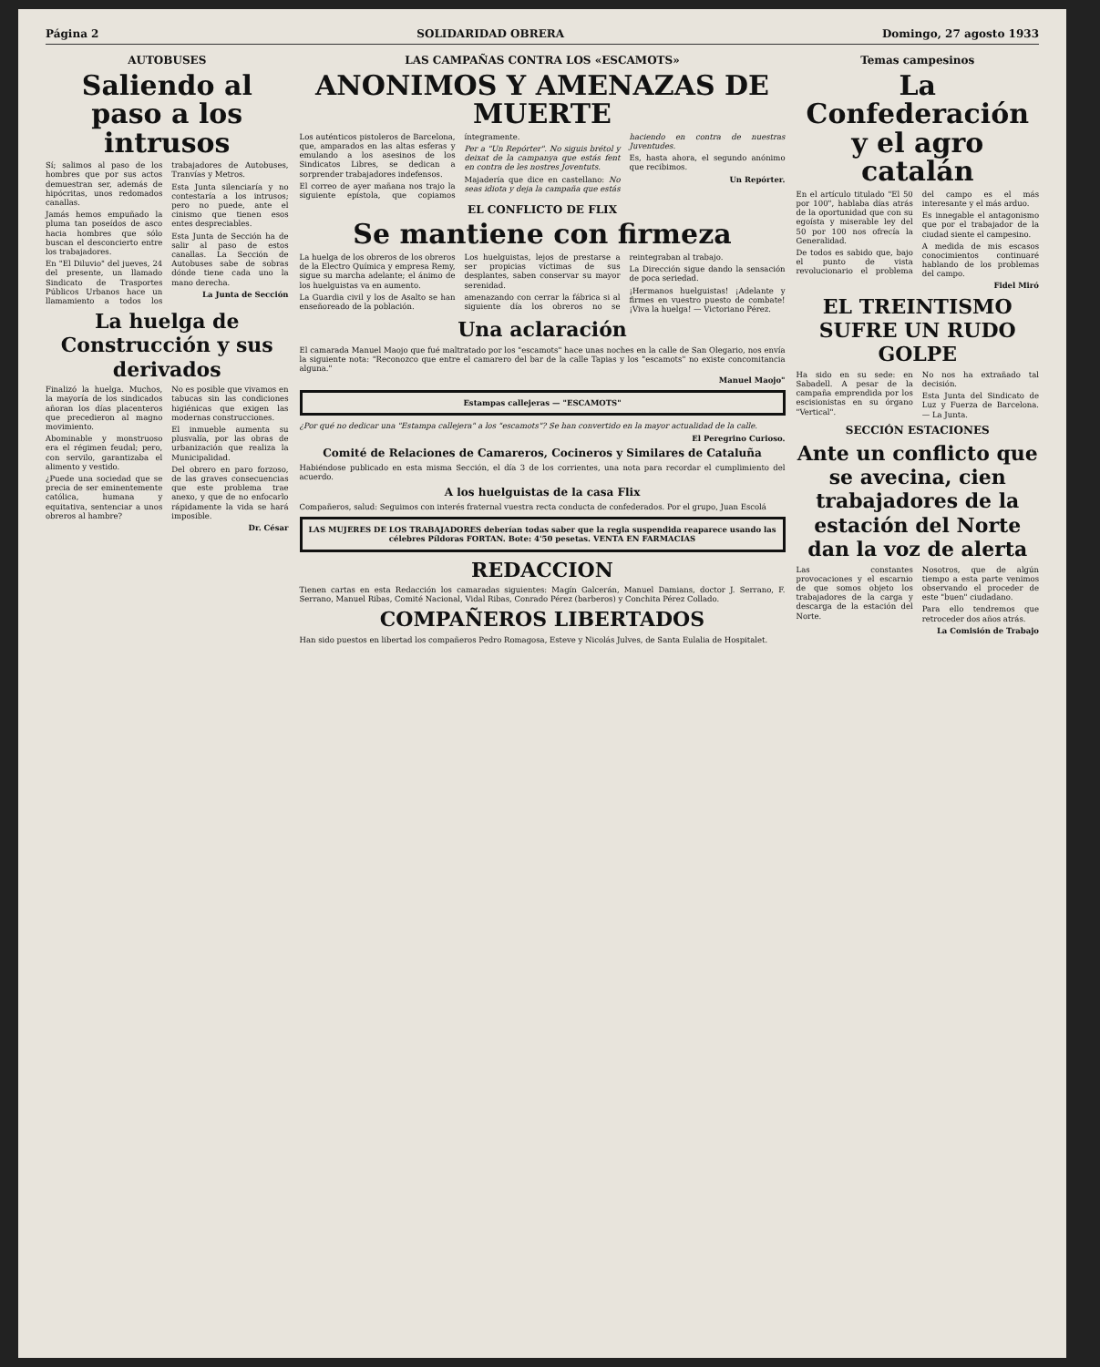Página 2 SOLIDARIDAD OBRERA Domingo, 27 agosto 1933
AUTOBUSES
Saliendo al paso a los intrusos
Sí; salimos al paso de los hombres que por sus actos demuestran ser, además de hipócritas, unos redomados canallas.
Jamás hemos empuñado la pluma tan poseídos de asco hacia hombres que sólo buscan el desconcierto entre los trabajadores.
En "El Diluvio" del jueves, 24 del presente, un llamado Sindicato de Trasportes Públicos Urbanos hace un llamamiento a todos los trabajadores de Autobuses, Tranvías y Metros.
Esta Junta silenciaría y no contestaría a los intrusos; pero no puede, ante el cinismo que tienen esos entes despreciables.
Esta Junta de Sección ha de salir al paso de estos canallas. La Sección de Autobuses sabe de sobras dónde tiene cada uno la mano derecha.
La Junta de Sección
La huelga de Construcción y sus derivados
Finalizó la huelga. Muchos, la mayoría de los sindicados añoran los días placenteros que precedieron al magno movimiento.
Abominable y monstruoso era el régimen feudal; pero, con servilo, garantizaba el alimento y vestido.
¿Puede una sociedad que se precia de ser eminentemente católica, humana y equitativa, sentenciar a unos obreros al hambre?
No es posible que vivamos en tabucas sin las condiciones higiénicas que exigen las modernas construcciones.
El inmueble aumenta su plusvalía, por las obras de urbanización que realiza la Municipalidad.
Del obrero en paro forzoso, de las graves consecuencias que este problema trae anexo, y que de no enfocarlo rápidamente la vida se hará imposible.
Dr. César
LAS CAMPAÑAS CONTRA LOS «ESCAMOTS»
ANONIMOS Y AMENAZAS DE MUERTE
Los auténticos pistoleros de Barcelona, que, amparados en las altas esferas y emulando a los asesinos de los Sindicatos Libres, se dedican a sorprender trabajadores indefensos.
El correo de ayer mañana nos trajo la siguiente epístola, que copiamos íntegramente.
Per a "Un Repórter". No siguis brétol y deixat de la campanya que estás fent en contra de les nostres Joventuts.
Majadería que dice en castellano: No seas idiota y deja la campaña que estás haciendo en contra de nuestras Juventudes.
Es, hasta ahora, el segundo anónimo que recibimos.
Un Repórter.
EL CONFLICTO DE FLIX
Se mantiene con firmeza
La huelga de los obreros de los obreros de la Electro Química y empresa Remy, sigue su marcha adelante; el ánimo de los huelguistas va en aumento.
La Guardia civil y los de Asalto se han enseñoreado de la población.
Los huelguistas, lejos de prestarse a ser propicias víctimas de sus desplantes, saben conservar su mayor serenidad.
amenazando con cerrar la fábrica si al siguiente día los obreros no se reintegraban al trabajo.
La Dirección sigue dando la sensación de poca seriedad.
¡Hermanos huelguistas! ¡Adelante y firmes en vuestro puesto de combate! ¡Viva la huelga! — Victoriano Pérez.
Una aclaración
El camarada Manuel Maojo que fué maltratado por los "escamots" hace unas noches en la calle de San Olegario, nos envía la siguiente nota: "Reconozco que entre el camarero del bar de la calle Tapias y los "escamots" no existe concomitancia alguna."
Manuel Maojo"
Estampas callejeras — "ESCAMOTS"
¿Por qué no dedicar una "Estampa callejera" a los "escamots"? Se han convertido en la mayor actualidad de la calle.
El Peregrino Curioso.
Comité de Relaciones de Camareros, Cocineros y Similares de Cataluña
Habiéndose publicado en esta misma Sección, el día 3 de los corrientes, una nota para recordar el cumplimiento del acuerdo.
A los huelguistas de la casa Flix
Compañeros, salud: Seguimos con interés fraternal vuestra recta conducta de confederados. Por el grupo, Juan Escolá
LAS MUJERES DE LOS TRABAJADORES deberían todas saber que la regla suspendida reaparece usando las célebres Píldoras FORTAN. Bote: 4'50 pesetas. VENTA EN FARMACIAS
REDACCION
Tienen cartas en esta Redacción los camaradas siguientes: Magín Galcerán, Manuel Damians, doctor J. Serrano, F. Serrano, Manuel Ribas, Comité Nacional, Vidal Ribas, Conrado Pérez (barberos) y Conchita Pérez Collado.
COMPAÑEROS LIBERTADOS
Han sido puestos en libertad los compañeros Pedro Romagosa, Esteve y Nicolás Julves, de Santa Eulalia de Hospitalet.
Temas campesinos
La Confederación y el agro catalán
En el artículo titulado "El 50 por 100", hablaba días atrás de la oportunidad que con su egoísta y miserable ley del 50 por 100 nos ofrecía la Generalidad.
De todos es sabido que, bajo el punto de vista revolucionario el problema del campo es el más interesante y el más arduo.
Es innegable el antagonismo que por el trabajador de la ciudad siente el campesino.
A medida de mis escasos conocimientos continuaré hablando de los problemas del campo.
Fidel Miró
EL TREINTISMO SUFRE UN RUDO GOLPE
Ha sido en su sede: en Sabadell. A pesar de la campaña emprendida por los escisionistas en su órgano "Vertical".
No nos ha extrañado tal decisión.
Esta Junta del Sindicato de Luz y Fuerza de Barcelona. — La Junta.
SECCIÓN ESTACIONES
Ante un conflicto que se avecina, cien trabajadores de la estación del Norte dan la voz de alerta
Las constantes provocaciones y el escarnio de que somos objeto los trabajadores de la carga y descarga de la estación del Norte.
Nosotros, que de algún tiempo a esta parte venimos observando el proceder de este "buen" ciudadano.
Para ello tendremos que retroceder dos años atrás.
La Comisión de Trabajo